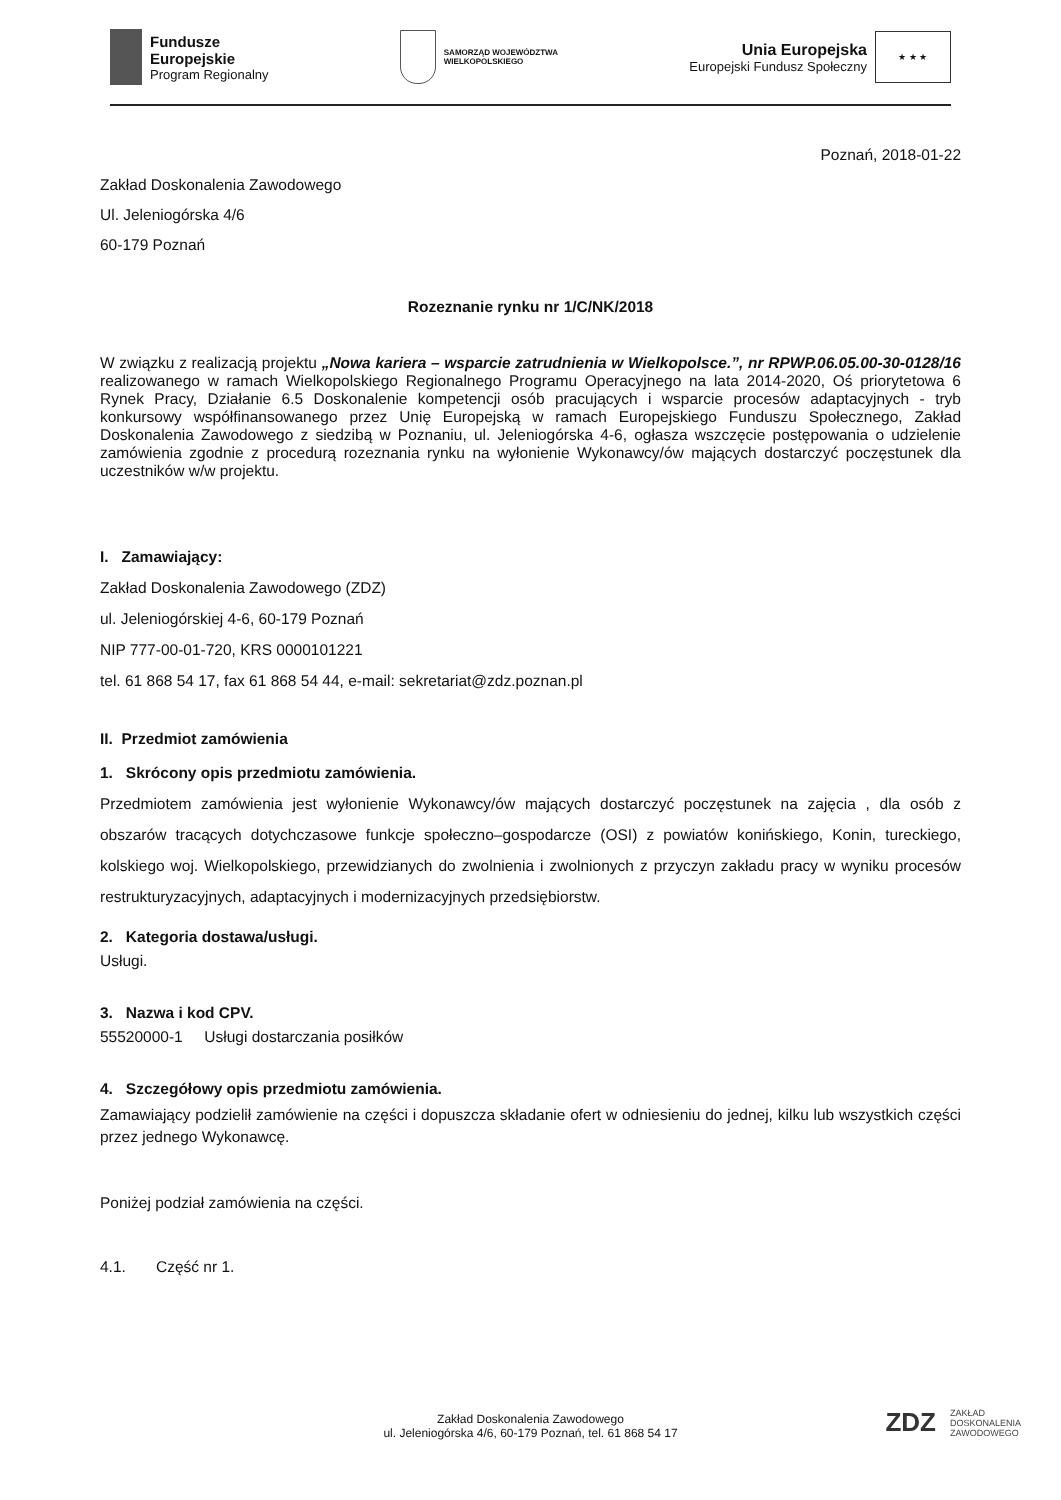Fundusze
Europejskie
Program Regionalny
SAMORZĄD WOJEWÓDZTWA
WIELKOPOLSKIEGO
Unia Europejska
Europejski Fundusz Społeczny
★ ★ ★
Poznań, 2018-01-22
Zakład Doskonalenia Zawodowego
Ul. Jeleniogórska 4/6
60-179 Poznań
Rozeznanie rynku nr 1/C/NK/2018
W związku z realizacją projektu „Nowa kariera – wsparcie zatrudnienia w Wielkopolsce.”, nr RPWP.06.05.00-30-0128/16 realizowanego w ramach Wielkopolskiego Regionalnego Programu Operacyjnego na lata 2014-2020, Oś priorytetowa 6 Rynek Pracy, Działanie 6.5 Doskonalenie kompetencji osób pracujących i wsparcie procesów adaptacyjnych - tryb konkursowy współfinansowanego przez Unię Europejską w ramach Europejskiego Funduszu Społecznego, Zakład Doskonalenia Zawodowego z siedzibą w Poznaniu, ul. Jeleniogórska 4-6, ogłasza wszczęcie postępowania o udzielenie zamówienia zgodnie z procedurą rozeznania rynku na wyłonienie Wykonawcy/ów mających dostarczyć poczęstunek dla uczestników w/w projektu.
I. Zamawiający:
Zakład Doskonalenia Zawodowego (ZDZ)
ul. Jeleniogórskiej 4-6, 60-179 Poznań
NIP 777-00-01-720, KRS 0000101221
tel. 61 868 54 17, fax 61 868 54 44, e-mail: sekretariat@zdz.poznan.pl
II. Przedmiot zamówienia
1. Skrócony opis przedmiotu zamówienia.
Przedmiotem zamówienia jest wyłonienie Wykonawcy/ów mających dostarczyć poczęstunek na zajęcia , dla osób z obszarów tracących dotychczasowe funkcje społeczno–gospodarcze (OSI) z powiatów konińskiego, Konin, tureckiego, kolskiego woj. Wielkopolskiego, przewidzianych do zwolnienia i zwolnionych z przyczyn zakładu pracy w wyniku procesów restrukturyzacyjnych, adaptacyjnych i modernizacyjnych przedsiębiorstw.
2. Kategoria dostawa/usługi.
Usługi.
3. Nazwa i kod CPV.
55520000-1 Usługi dostarczania posiłków
4. Szczegółowy opis przedmiotu zamówienia.
Zamawiający podzielił zamówienie na części i dopuszcza składanie ofert w odniesieniu do jednej, kilku lub wszystkich części przez jednego Wykonawcę.
Poniżej podział zamówienia na części.
4.1. Część nr 1.
Zakład Doskonalenia Zawodowego
ul. Jeleniogórska 4/6, 60-179 Poznań, tel. 61 868 54 17
ZDZ
ZAKŁAD
DOSKONALENIA
ZAWODOWEGO